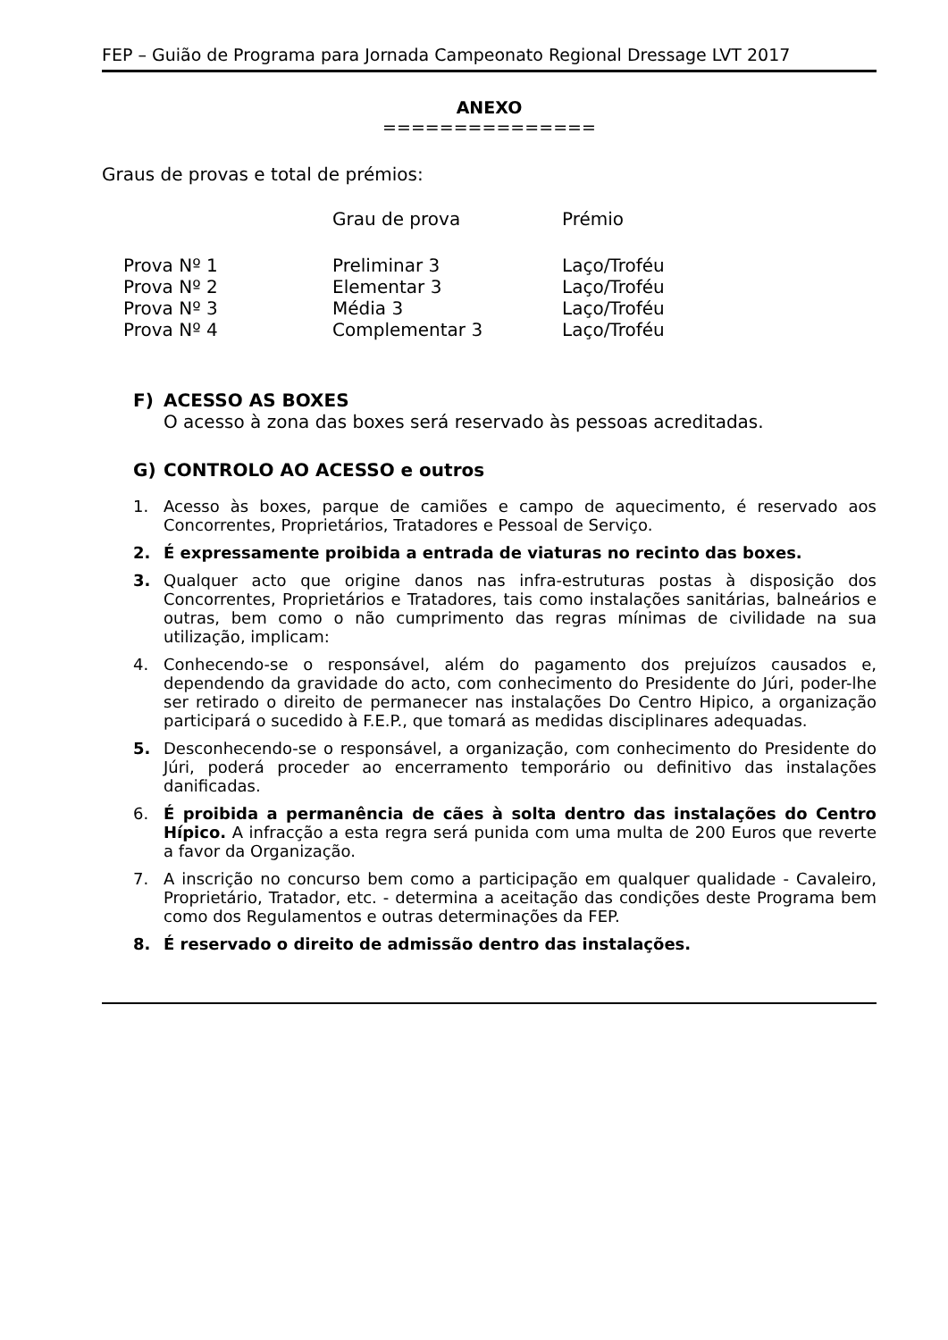FEP – Guião de Programa para Jornada Campeonato Regional Dressage LVT 2017
ANEXO
===============
Graus de provas e total de prémios:
| | Grau de prova | Prémio |
| --- | --- | --- |
| Prova Nº 1 | Preliminar 3 | Laço/Troféu |
| Prova Nº 2 | Elementar 3 | Laço/Troféu |
| Prova Nº 3 | Média 3 | Laço/Troféu |
| Prova Nº 4 | Complementar 3 | Laço/Troféu |
F) ACESSO AS BOXES
O acesso à zona das boxes será reservado às pessoas acreditadas.
G) CONTROLO AO ACESSO e outros
1. Acesso às boxes, parque de camiões e campo de aquecimento, é reservado aos Concorrentes, Proprietários, Tratadores e Pessoal de Serviço.
2. É expressamente proibida a entrada de viaturas no recinto das boxes.
3. Qualquer acto que origine danos nas infra-estruturas postas à disposição dos Concorrentes, Proprietários e Tratadores, tais como instalações sanitárias, balneários e outras, bem como o não cumprimento das regras mínimas de civilidade na sua utilização, implicam:
4. Conhecendo-se o responsável, além do pagamento dos prejuízos causados e, dependendo da gravidade do acto, com conhecimento do Presidente do Júri, poder-lhe ser retirado o direito de permanecer nas instalações Do Centro Hipico, a organização participará o sucedido à F.E.P., que tomará as medidas disciplinares adequadas.
5. Desconhecendo-se o responsável, a organização, com conhecimento do Presidente do Júri, poderá proceder ao encerramento temporário ou definitivo das instalações danificadas.
6. É proibida a permanência de cães à solta dentro das instalações do Centro Hípico. A infracção a esta regra será punida com uma multa de 200 Euros que reverte a favor da Organização.
7. A inscrição no concurso bem como a participação em qualquer qualidade - Cavaleiro, Proprietário, Tratador, etc. - determina a aceitação das condições deste Programa bem como dos Regulamentos e outras determinações da FEP.
8. É reservado o direito de admissão dentro das instalações.